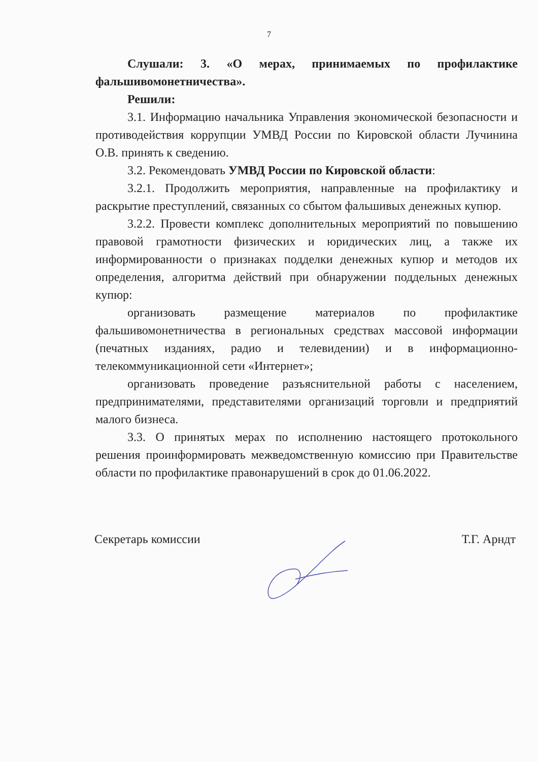7
Слушали: 3. «О мерах, принимаемых по профилактике фальшивомонетничества».
Решили:
3.1. Информацию начальника Управления экономической безопасности и противодействия коррупции УМВД России по Кировской области Лучинина О.В. принять к сведению.
3.2. Рекомендовать УМВД России по Кировской области:
3.2.1. Продолжить мероприятия, направленные на профилактику и раскрытие преступлений, связанных со сбытом фальшивых денежных купюр.
3.2.2. Провести комплекс дополнительных мероприятий по повышению правовой грамотности физических и юридических лиц, а также их информированности о признаках подделки денежных купюр и методов их определения, алгоритма действий при обнаружении поддельных денежных купюр:
организовать размещение материалов по профилактике фальшивомонетничества в региональных средствах массовой информации (печатных изданиях, радио и телевидении) и в информационно-телекоммуникационной сети «Интернет»;
организовать проведение разъяснительной работы с населением, предпринимателями, представителями организаций торговли и предприятий малого бизнеса.
3.3. О принятых мерах по исполнению настоящего протокольного решения проинформировать межведомственную комиссию при Правительстве области по профилактике правонарушений в срок до 01.06.2022.
Секретарь комиссии Т.Г. Арндт